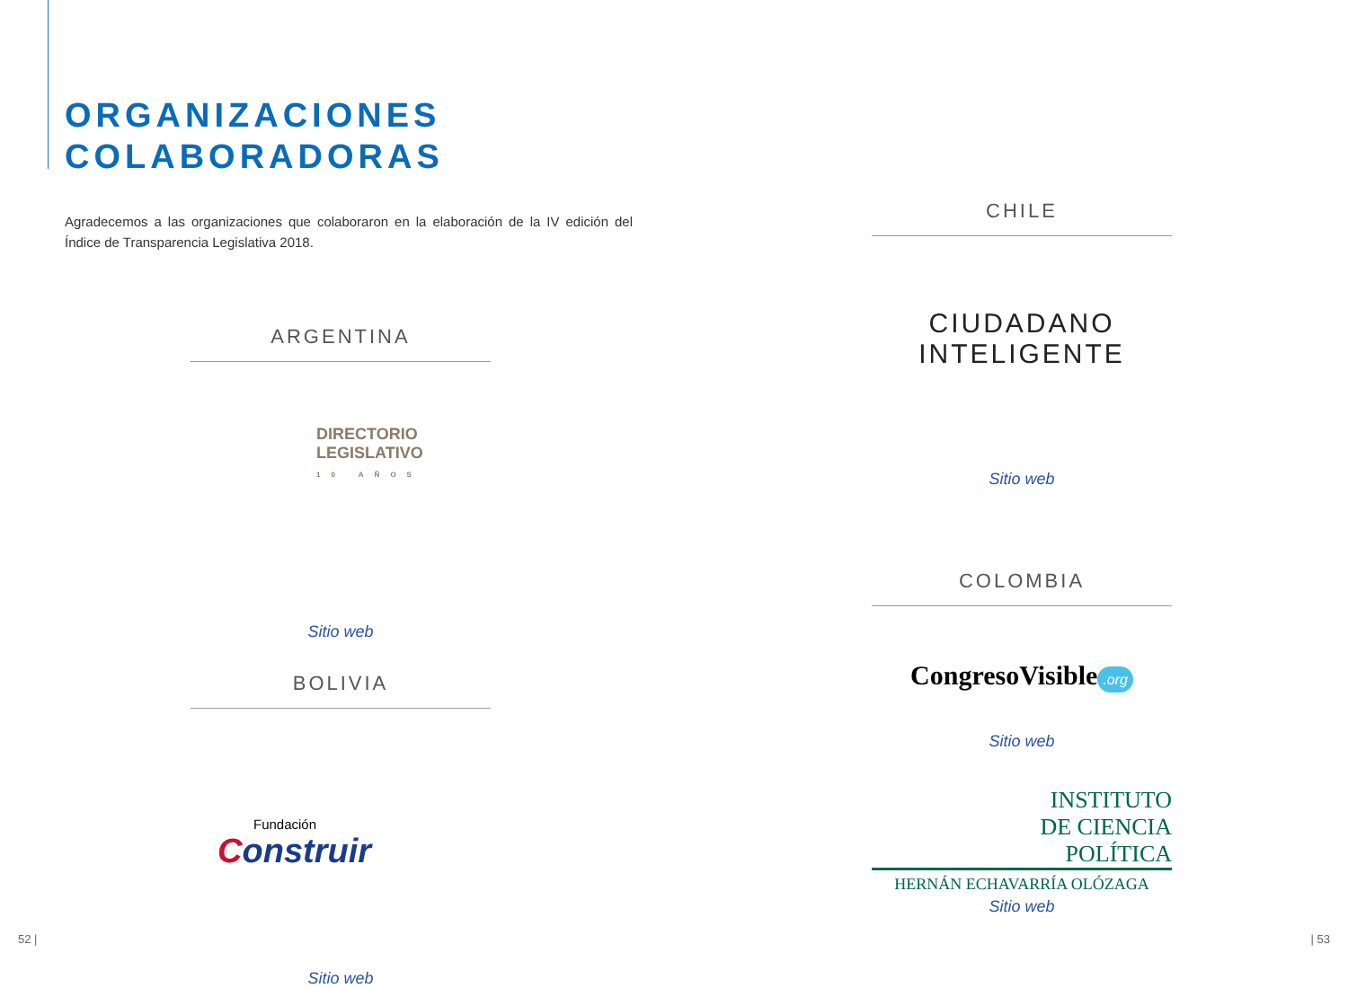ORGANIZACIONES
COLABORADORAS
Agradecemos a las organizaciones que colaboraron en la elaboración de la IV edición del Índice de Transparencia Legislativa 2018.
ARGENTINA
DIRECTORIO
LEGISLATIVO
10 AÑOS
Sitio web
BOLIVIA
Fundación
Construir
Sitio web
52 |
CHILE
CIUDADANO
INTELIGENTE
Sitio web
COLOMBIA
CongresoVisible.org
Sitio web
INSTITUTO
DE CIENCIA
POLÍTICA
HERNÁN ECHAVARRÍA OLÓZAGA
Sitio web
| 53